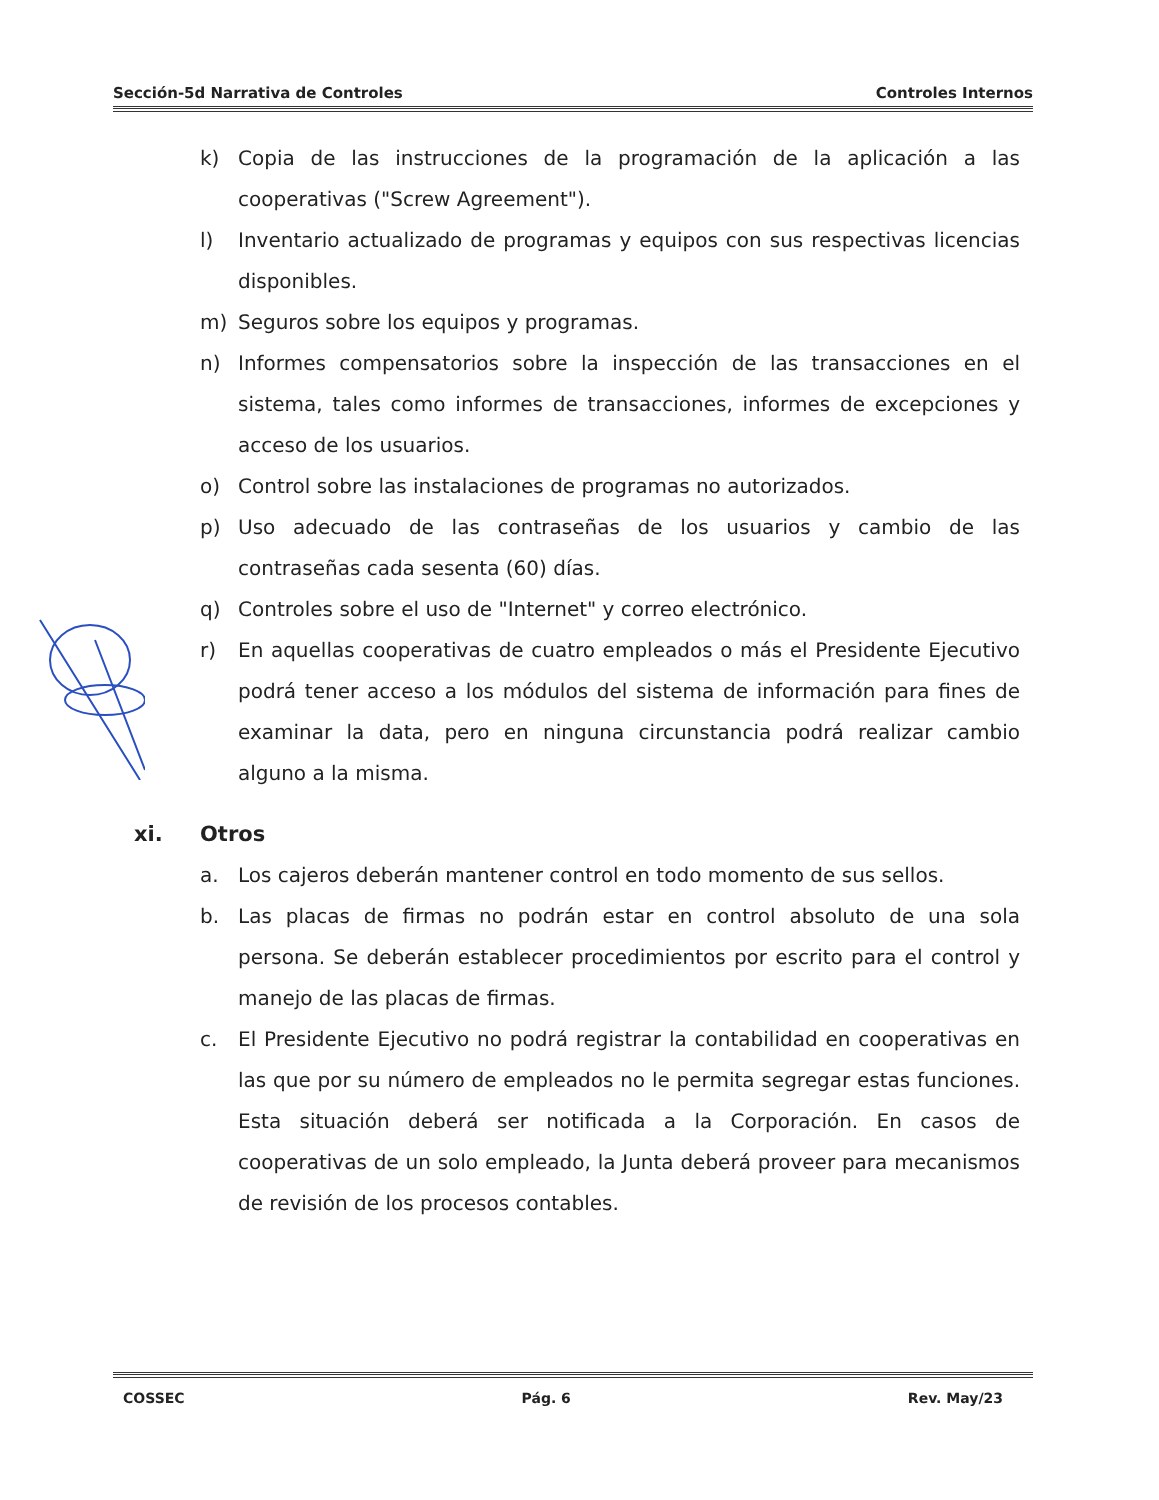Sección-5d Narrativa de Controles Controles Internos
k) Copia de las instrucciones de la programación de la aplicación a las cooperativas ("Screw Agreement").
l) Inventario actualizado de programas y equipos con sus respectivas licencias disponibles.
m) Seguros sobre los equipos y programas.
n) Informes compensatorios sobre la inspección de las transacciones en el sistema, tales como informes de transacciones, informes de excepciones y acceso de los usuarios.
o) Control sobre las instalaciones de programas no autorizados.
p) Uso adecuado de las contraseñas de los usuarios y cambio de las contraseñas cada sesenta (60) días.
q) Controles sobre el uso de "Internet" y correo electrónico.
r) En aquellas cooperativas de cuatro empleados o más el Presidente Ejecutivo podrá tener acceso a los módulos del sistema de información para fines de examinar la data, pero en ninguna circunstancia podrá realizar cambio alguno a la misma.
xi. Otros
a. Los cajeros deberán mantener control en todo momento de sus sellos.
b. Las placas de firmas no podrán estar en control absoluto de una sola persona. Se deberán establecer procedimientos por escrito para el control y manejo de las placas de firmas.
c. El Presidente Ejecutivo no podrá registrar la contabilidad en cooperativas en las que por su número de empleados no le permita segregar estas funciones. Esta situación deberá ser notificada a la Corporación. En casos de cooperativas de un solo empleado, la Junta deberá proveer para mecanismos de revisión de los procesos contables.
COSSEC Pág. 6 Rev. May/23